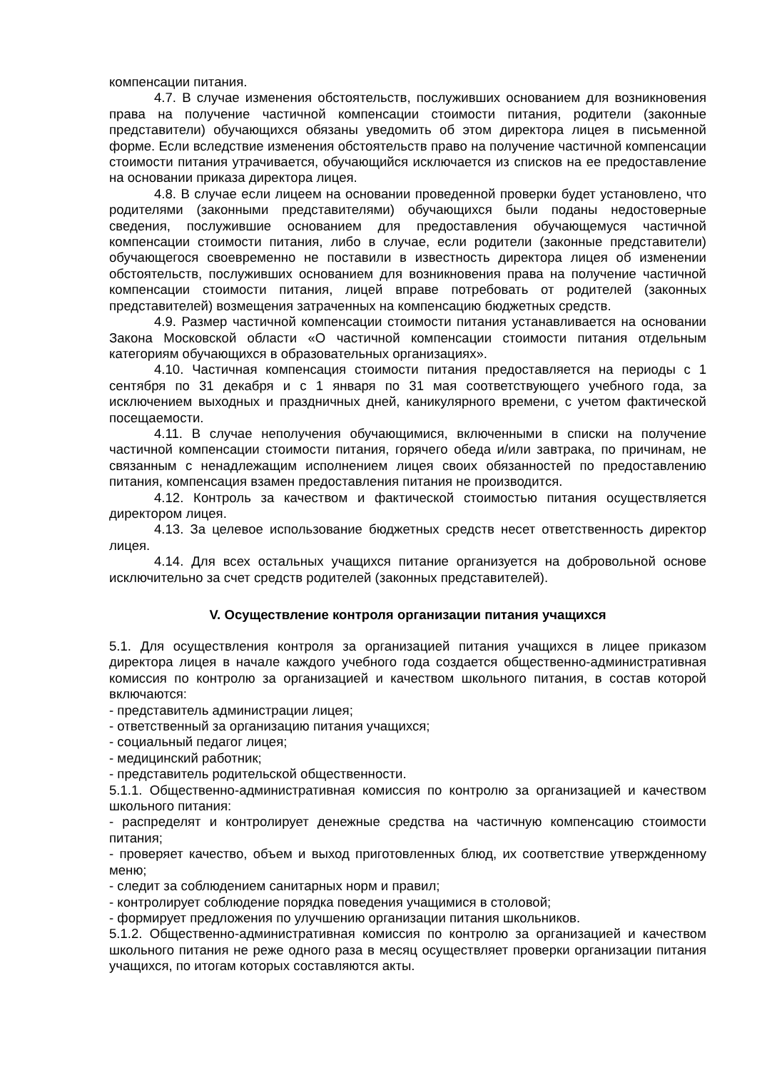компенсации питания.
4.7. В случае изменения обстоятельств, послуживших основанием для возникновения права на получение частичной компенсации стоимости питания, родители (законные представители) обучающихся обязаны уведомить об этом директора лицея в письменной форме. Если вследствие изменения обстоятельств право на получение частичной компенсации стоимости питания утрачивается, обучающийся исключается из списков на ее предоставление на основании приказа директора лицея.
4.8. В случае если лицеем на основании проведенной проверки будет установлено, что родителями (законными представителями) обучающихся были поданы недостоверные сведения, послужившие основанием для предоставления обучающемуся частичной компенсации стоимости питания, либо в случае, если родители (законные представители) обучающегося своевременно не поставили в известность директора лицея об изменении обстоятельств, послуживших основанием для возникновения права на получение частичной компенсации стоимости питания, лицей вправе потребовать от родителей (законных представителей) возмещения затраченных на компенсацию бюджетных средств.
4.9. Размер частичной компенсации стоимости питания устанавливается на основании Закона Московской области «О частичной компенсации стоимости питания отдельным категориям обучающихся в образовательных организациях».
4.10. Частичная компенсация стоимости питания предоставляется на периоды с 1 сентября по 31 декабря и с 1 января по 31 мая соответствующего учебного года, за исключением выходных и праздничных дней, каникулярного времени, с учетом фактической посещаемости.
4.11. В случае неполучения обучающимися, включенными в списки на получение частичной компенсации стоимости питания, горячего обеда и/или завтрака, по причинам, не связанным с ненадлежащим исполнением лицея своих обязанностей по предоставлению питания, компенсация взамен предоставления питания не производится.
4.12. Контроль за качеством и фактической стоимостью питания осуществляется директором лицея.
4.13. За целевое использование бюджетных средств несет ответственность директор лицея.
4.14. Для всех остальных учащихся питание организуется на добровольной основе исключительно за счет средств родителей (законных представителей).
V. Осуществление контроля организации питания учащихся
5.1. Для осуществления контроля за организацией питания учащихся в лицее приказом директора лицея в начале каждого учебного года создается общественно-административная комиссия по контролю за организацией и качеством школьного питания, в состав которой включаются:
- представитель администрации лицея;
- ответственный за организацию питания учащихся;
- социальный педагог лицея;
- медицинский работник;
- представитель родительской общественности.
5.1.1. Общественно-административная комиссия по контролю за организацией и качеством школьного питания:
- распределят и контролирует денежные средства на частичную компенсацию стоимости питания;
- проверяет качество, объем и выход приготовленных блюд, их соответствие утвержденному меню;
- следит за соблюдением санитарных норм и правил;
- контролирует соблюдение порядка поведения учащимися в столовой;
- формирует предложения по улучшению организации питания школьников.
5.1.2. Общественно-административная комиссия по контролю за организацией и качеством школьного питания не реже одного раза в месяц осуществляет проверки организации питания учащихся, по итогам которых составляются акты.